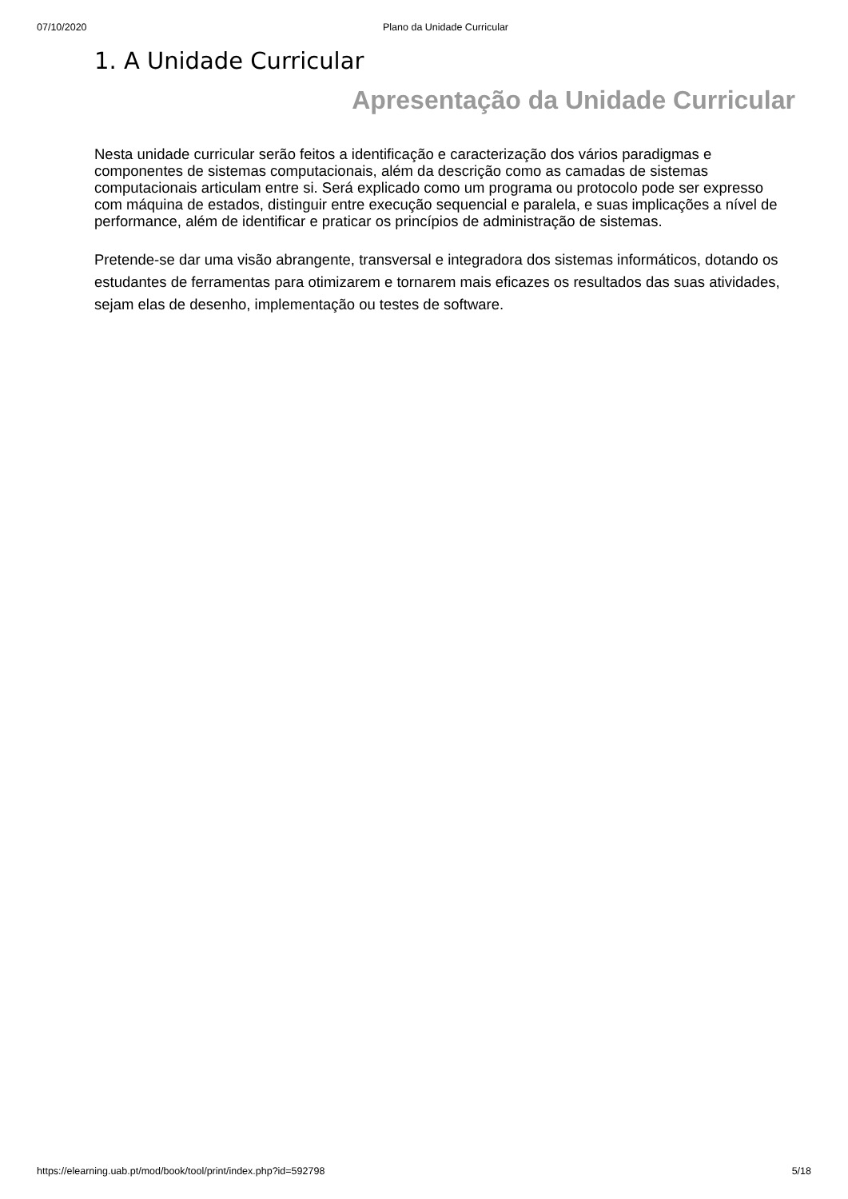07/10/2020 Plano da Unidade Curricular
1. A Unidade Curricular
Apresentação da Unidade Curricular
Nesta unidade curricular serão feitos a identificação e caracterização dos vários paradigmas e componentes de sistemas computacionais, além da descrição como as camadas de sistemas computacionais articulam entre si. Será explicado como um programa ou protocolo pode ser expresso com máquina de estados, distinguir entre execução sequencial e paralela, e suas implicações a nível de performance, além de identificar e praticar os princípios de administração de sistemas.
Pretende-se dar uma visão abrangente, transversal e integradora dos sistemas informáticos, dotando os estudantes de ferramentas para otimizarem e tornarem mais eficazes os resultados das suas atividades, sejam elas de desenho, implementação ou testes de software.
https://elearning.uab.pt/mod/book/tool/print/index.php?id=592798 5/18